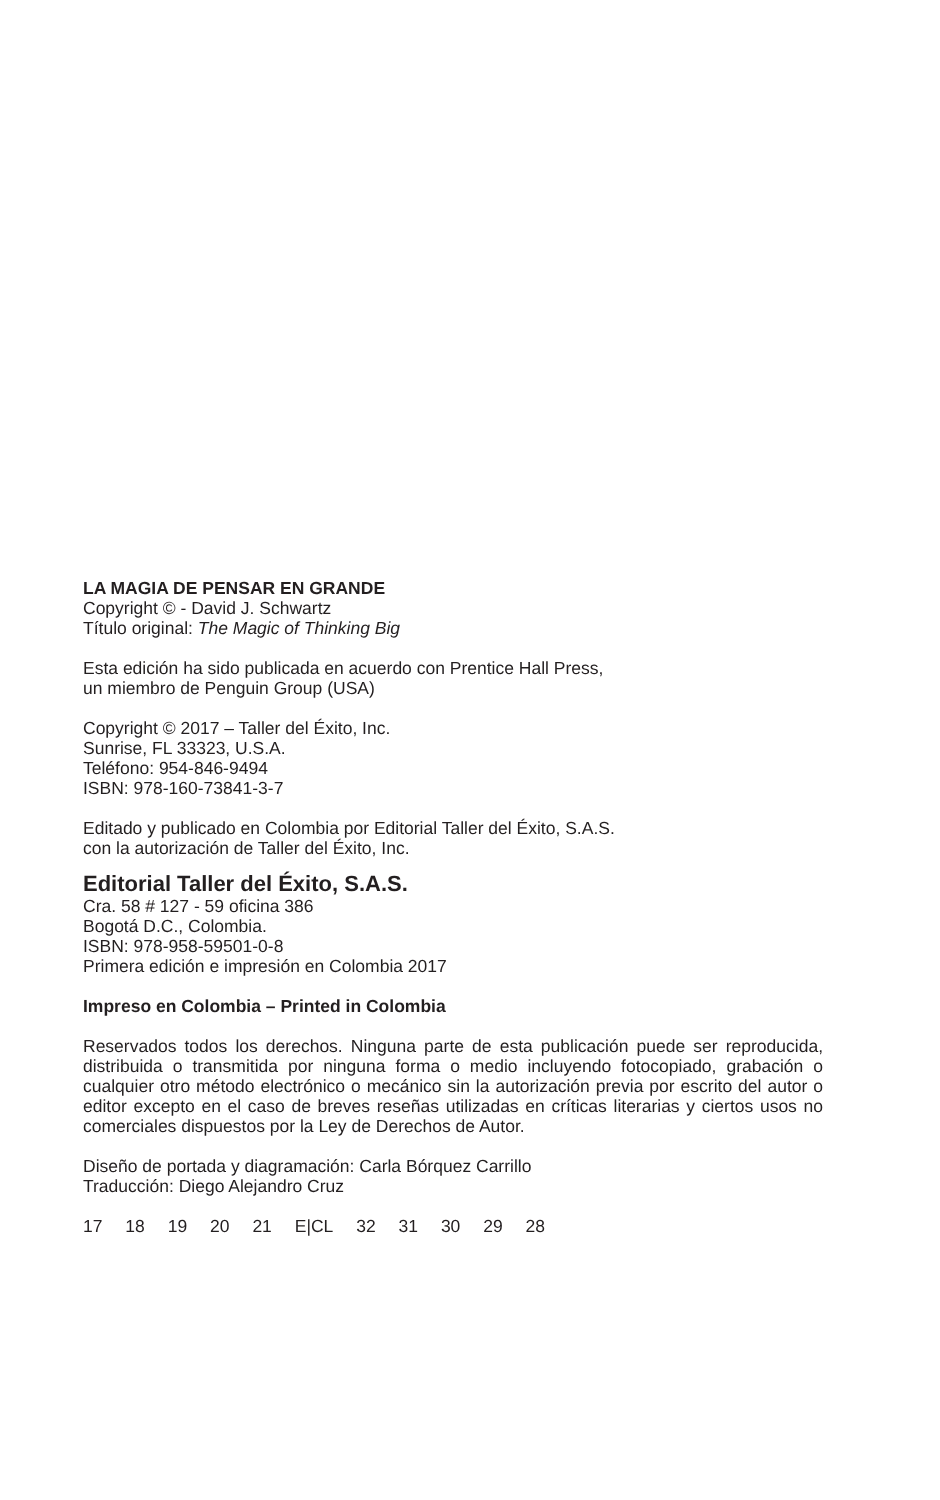LA MAGIA DE PENSAR EN GRANDE
Copyright © - David J. Schwartz
Título original: The Magic of Thinking Big
Esta edición ha sido publicada en acuerdo con Prentice Hall Press,
un miembro de Penguin Group (USA)
Copyright © 2017 – Taller del Éxito, Inc.
Sunrise, FL 33323, U.S.A.
Teléfono: 954-846-9494
ISBN: 978-160-73841-3-7
Editado y publicado en Colombia por Editorial Taller del Éxito, S.A.S.
con la autorización de Taller del Éxito, Inc.
Editorial Taller del Éxito, S.A.S.
Cra. 58 # 127 - 59 oficina 386
Bogotá D.C., Colombia.
ISBN: 978-958-59501-0-8
Primera edición e impresión en Colombia 2017
Impreso en Colombia – Printed in Colombia
Reservados todos los derechos. Ninguna parte de esta publicación puede ser reproducida, distribuida o transmitida por ninguna forma o medio incluyendo fotocopiado, grabación o cualquier otro método electrónico o mecánico sin la autorización previa por escrito del autor o editor excepto en el caso de breves reseñas utilizadas en críticas literarias y ciertos usos no comerciales dispuestos por la Ley de Derechos de Autor.
Diseño de portada y diagramación: Carla Bórquez Carrillo
Traducción: Diego Alejandro Cruz
17 18 19 20 21 E|CL 32 31 30 29 28